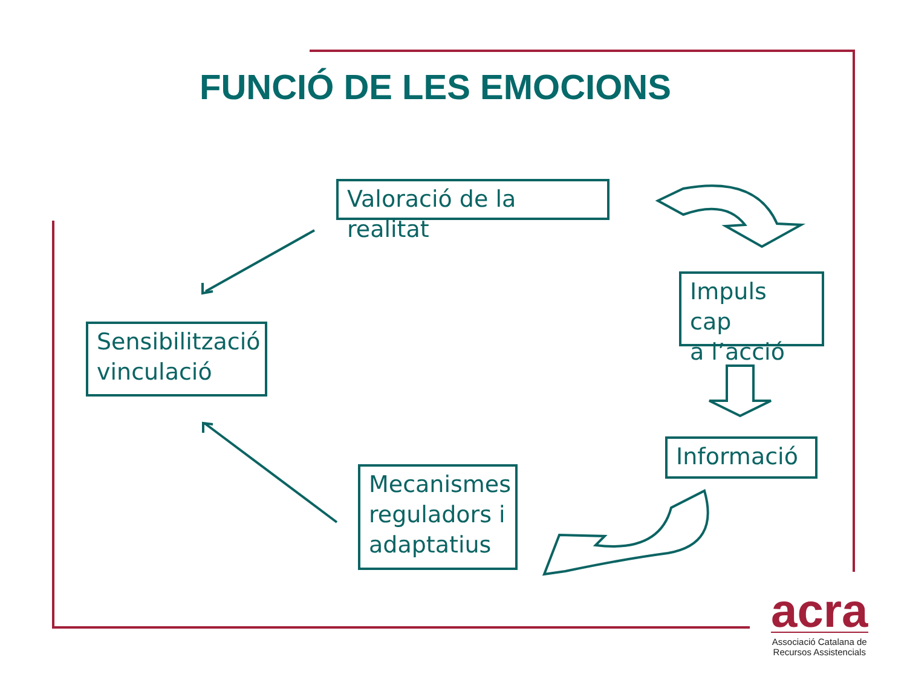FUNCIÓ DE LES EMOCIONS
Valoració de la realitat
Sensibilització
vinculació
Impuls cap
a l’acció
Informació
Mecanismes
reguladors i
adaptatius
acra
Associació Catalana de
Recursos Assistencials